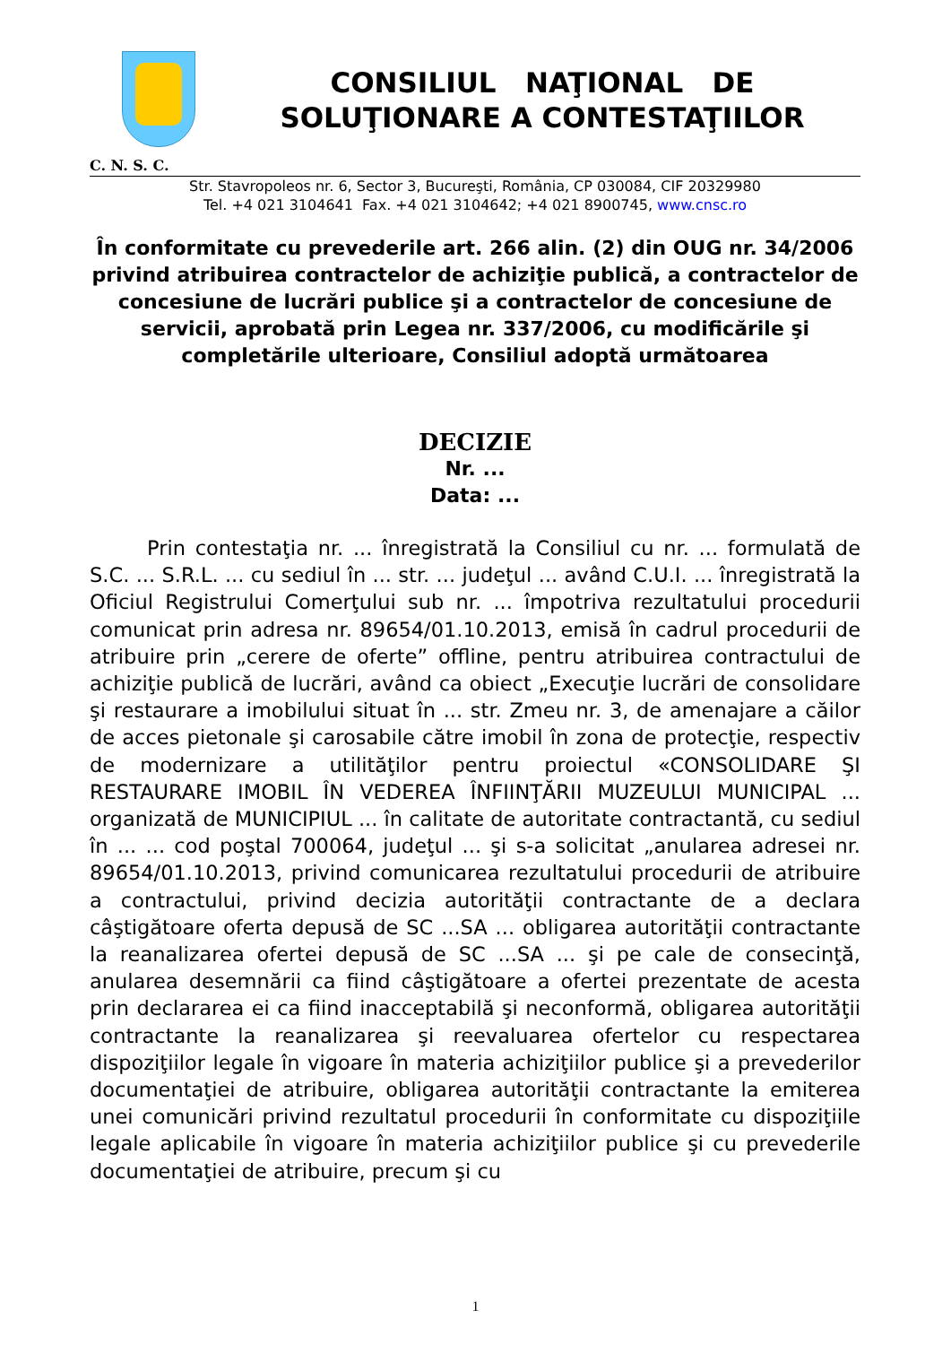CONSILIUL NAŢIONAL DE
SOLUŢIONARE A CONTESTAŢIILOR
C. N. S. C.
Str. Stavropoleos nr. 6, Sector 3, Bucureşti, România, CP 030084, CIF 20329980
Tel. +4 021 3104641 Fax. +4 021 3104642; +4 021 8900745, www.cnsc.ro
În conformitate cu prevederile art. 266 alin. (2) din OUG nr. 34/2006 privind atribuirea contractelor de achiziţie publică, a contractelor de concesiune de lucrări publice şi a contractelor de concesiune de servicii, aprobată prin Legea nr. 337/2006, cu modificările şi completările ulterioare, Consiliul adoptă următoarea
DECIZIE
Nr. ...
Data: ...
Prin contestaţia nr. ... înregistrată la Consiliul cu nr. ... formulată de S.C. ... S.R.L. ... cu sediul în ... str. ... judeţul ... având C.U.I. ... înregistrată la Oficiul Registrului Comerţului sub nr. ... împotriva rezultatului procedurii comunicat prin adresa nr. 89654/01.10.2013, emisă în cadrul procedurii de atribuire prin „cerere de oferte” offline, pentru atribuirea contractului de achiziţie publică de lucrări, având ca obiect „Execuţie lucrări de consolidare şi restaurare a imobilului situat în ... str. Zmeu nr. 3, de amenajare a căilor de acces pietonale şi carosabile către imobil în zona de protecţie, respectiv de modernizare a utilităţilor pentru proiectul «CONSOLIDARE ŞI RESTAURARE IMOBIL ÎN VEDEREA ÎNFIINŢĂRII MUZEULUI MUNICIPAL ... organizată de MUNICIPIUL ... în calitate de autoritate contractantă, cu sediul în ... ... cod poştal 700064, judeţul ... şi s-a solicitat „anularea adresei nr. 89654/01.10.2013, privind comunicarea rezultatului procedurii de atribuire a contractului, privind decizia autorităţii contractante de a declara câştigătoare oferta depusă de SC ...SA ... obligarea autorităţii contractante la reanalizarea ofertei depusă de SC ...SA ... şi pe cale de consecinţă, anularea desemnării ca fiind câştigătoare a ofertei prezentate de acesta prin declararea ei ca fiind inacceptabilă şi neconformă, obligarea autorităţii contractante la reanalizarea şi reevaluarea ofertelor cu respectarea dispoziţiilor legale în vigoare în materia achiziţiilor publice şi a prevederilor documentaţiei de atribuire, obligarea autorităţii contractante la emiterea unei comunicări privind rezultatul procedurii în conformitate cu dispoziţiile legale aplicabile în vigoare în materia achiziţiilor publice şi cu prevederile documentaţiei de atribuire, precum şi cu
1